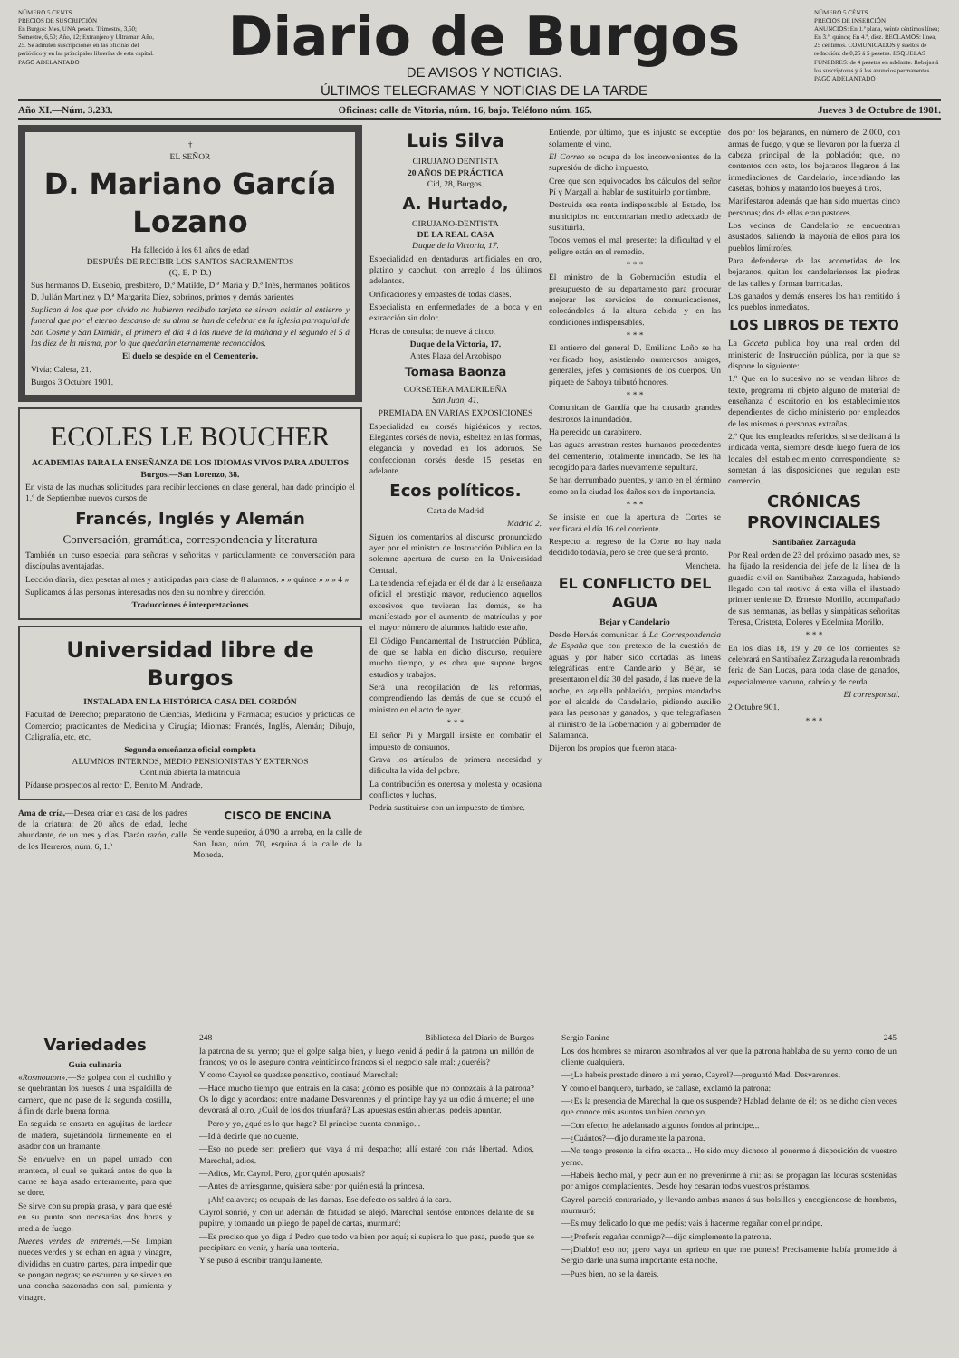NÚMERO 5 CENTS.
PRECIOS DE SUSCRIPCIÓN
En Burgos: Mes, UNA peseta. Trimestre, 3,50; Semestre, 6,50; Año, 12; Extranjero y Ultramar: Año, 25. Se admiten suscripciones en las oficinas del periódico y en las principales librerías de esta capital.
PAGO ADELANTADO
Diario de Burgos
DE AVISOS Y NOTICIAS.
ÚLTIMOS TELEGRAMAS Y NOTICIAS DE LA TARDE
NÚMERO 5 CÉNTS.
PRECIOS DE INSERCIÓN
ANUNCIOS: En 1.ª plana, veinte céntimos línea; En 3.ª, quince; En 4.ª, diez. RECLAMOS: línea, 25 céntimos. COMUNICADOS y sueltos de redacción: de 0,25 á 5 pesetas. ESQUELAS FUNEBRES: de 4 pesetas en adelante. Rebajas á los suscriptores y á los anuncios permanentes.
PAGO ADELANTADO
Año XI.—Núm. 3.233. Oficinas: calle de Vitoria, núm. 16, bajo. Teléfono núm. 165. Jueves 3 de Octubre de 1901.
†
EL SEÑOR
D. Mariano García Lozano
Ha fallecido á los 61 años de edad
DESPUÉS DE RECIBIR LOS SANTOS SACRAMENTOS
(Q. E. P. D.)
Sus hermanos D. Eusebio, presbítero, D.ª Matilde, D.ª María y D.ª Inés, hermanos políticos D. Julián Martínez y D.ª Margarita Díez, sobrinos, primos y demás parientes
Suplican á los que por olvido no hubieren recibido tarjeta se sirvan asistir al entierro y funeral que por el eterno descanso de su alma se han de celebrar en la iglesia parroquial de San Cosme y San Damián, el primero el día 4 á las nueve de la mañana y el segundo el 5 á las diez de la misma, por lo que quedarán eternamente reconocidos.
El duelo se despide en el Cementerio.
Vivía: Calera, 21.
Burgos 3 Octubre 1901.
ECOLES LE BOUCHER
ACADEMIAS PARA LA ENSEÑANZA DE LOS IDIOMAS VIVOS PARA ADULTOS
Burgos.—San Lorenzo, 38.
En vista de las muchas solicitudes para recibir lecciones en clase general, han dado principio el 1.º de Septiembre nuevos cursos de
Francés, Inglés y Alemán
Conversación, gramática, correspondencia y literatura
También un curso especial para señoras y señoritas y particularmente de conversación para discípulas aventajadas.
Lección diaria, diez pesetas al mes y anticipadas para clase de 8 alumnos. » » quince » » » 4 »
Suplicamos á las personas interesadas nos den su nombre y dirección.
Traducciones é interpretaciones
Universidad libre de Burgos
INSTALADA EN LA HISTÓRICA CASA DEL CORDÓN
Facultad de Derecho; preparatorio de Ciencias, Medicina y Farmacia; estudios y prácticas de Comercio; practicantes de Medicina y Cirugía; Idiomas: Francés, Inglés, Alemán; Dibujo, Caligrafía, etc. etc.
Segunda enseñanza oficial completa
ALUMNOS INTERNOS, MEDIO PENSIONISTAS Y EXTERNOS
Continúa abierta la matrícula
Pídanse prospectos al rector D. Benito M. Andrade.
Ama de cría.—Desea criar en casa de los padres de la criatura; de 20 años de edad, leche abundante, de un mes y días. Darán razón, calle de los Herreros, núm. 6, 1.º
CISCO DE ENCINA
Se vende superior, á 0'90 la arroba, en la calle de San Juan, núm. 70, esquina á la calle de la Moneda.
Luis Silva
CIRUJANO DENTISTA
20 AÑOS DE PRÁCTICA
Cid, 28, Burgos.
A. Hurtado,
CIRUJANO-DENTISTA
DE LA REAL CASA
Duque de la Victoria, 17.
Especialidad en dentaduras artificiales en oro, platino y caochut, con arreglo á los últimos adelantos.
Orificaciones y empastes de todas clases.
Especialista en enfermedades de la boca y en extracción sin dolor.
Horas de consulta: de nueve á cinco.
Duque de la Victoria, 17.
Antes Plaza del Arzobispo
Tomasa Baonza
CORSETERA MADRILEÑA
San Juan, 41.
PREMIADA EN VARIAS EXPOSICIONES
Especialidad en corsés higiénicos y rectos. Elegantes corsés de novia, esbeltez en las formas, elegancia y novedad en los adornos. Se confeccionan corsés desde 15 pesetas en adelante.
Ecos políticos.
Carta de Madrid
Madrid 2.
Siguen los comentarios al discurso pronunciado ayer por el ministro de Instrucción Pública en la solemne apertura de curso en la Universidad Central.
La tendencia reflejada en él de dar á la enseñanza oficial el prestigio mayor, reduciendo aquellos excesivos que tuvieran las demás, se ha manifestado por el aumento de matrículas y por el mayor número de alumnos habido este año.
El Código Fundamental de Instrucción Pública, de que se habla en dicho discurso, requiere mucho tiempo, y es obra que supone largos estudios y trabajos.
Será una recopilación de las reformas, comprendiendo las demás de que se ocupó el ministro en el acto de ayer.
* * *
El señor Pí y Margall insiste en combatir el impuesto de consumos.
Grava los artículos de primera necesidad y dificulta la vida del pobre.
La contribución es onerosa y molesta y ocasiona conflictos y luchas.
Podría sustituirse con un impuesto de timbre.
Entiende, por último, que es injusto se exceptúe solamente el vino.
El Correo se ocupa de los inconvenientes de la supresión de dicho impuesto.
Cree que son equivocados los cálculos del señor Pí y Margall al hablar de sustituirlo por timbre.
Destruida esa renta indispensable al Estado, los municipios no encontrarían medio adecuado de sustituirla.
Todos vemos el mal presente: la dificultad y el peligro están en el remedio.
* * *
El ministro de la Gobernación estudia el presupuesto de su departamento para procurar mejorar los servicios de comunicaciones, colocándolos á la altura debida y en las condiciones indispensables.
* * *
El entierro del general D. Emiliano Loño se ha verificado hoy, asistiendo numerosos amigos, generales, jefes y comisiones de los cuerpos. Un piquete de Saboya tributó honores.
* * *
Comunican de Gandía que ha causado grandes destrozos la inundación.
Ha perecido un carabinero.
Las aguas arrastran restos humanos procedentes del cementerio, totalmente inundado. Se les ha recogido para darles nuevamente sepultura.
Se han derrumbado puentes, y tanto en el término como en la ciudad los daños son de importancia.
* * *
Se insiste en que la apertura de Cortes se verificará el día 16 del corriente.
Respecto al regreso de la Corte no hay nada decidido todavía, pero se cree que será pronto.
Mencheta.
EL CONFLICTO DEL AGUA
Bejar y Candelario
Desde Hervás comunican á La Correspondencia de España que con pretexto de la cuestión de aguas y por haber sido cortadas las líneas telegráficas entre Candelario y Béjar, se presentaron el día 30 del pasado, á las nueve de la noche, en aquella población, propios mandados por el alcalde de Candelario, pidiendo auxilio para las personas y ganados, y que telegrafiasen al ministro de la Gobernación y al gobernador de Salamanca.
Dijeron los propios que fueron ataca-
dos por los bejaranos, en número de 2.000, con armas de fuego, y que se llevaron por la fuerza al cabeza principal de la población; que, no contentos con esto, los bejaranos llegaron á las inmediaciones de Candelario, incendiando las casetas, bohíos y matando los bueyes á tiros.
Manifestaron además que han sido muertas cinco personas; dos de ellas eran pastores.
Los vecinos de Candelario se encuentran asustados, saliendo la mayoría de ellos para los pueblos limítrofes.
Para defenderse de las acometidas de los bejaranos, quitan los candelarienses las piedras de las calles y forman barricadas.
Los ganados y demás enseres los han remitido á los pueblos inmediatos.
LOS LIBROS DE TEXTO
La Gaceta publica hoy una real orden del ministerio de Instrucción pública, por la que se dispone lo siguiente:
1.º Que en lo sucesivo no se vendan libros de texto, programa ni objeto alguno de material de enseñanza ó escritorio en los establecimientos dependientes de dicho ministerio por empleados de los mismos ó personas extrañas.
2.º Que los empleados referidos, si se dedican á la indicada venta, siempre desde luego fuera de los locales del establecimiento correspondiente, se sometan á las disposiciones que regulan este comercio.
CRÓNICAS PROVINCIALES
Santibañez Zarzaguda
Por Real orden de 23 del próximo pasado mes, se ha fijado la residencia del jefe de la línea de la guardia civil en Santibañez Zarzaguda, habiendo llegado con tal motivo á esta villa el ilustrado primer teniente D. Ernesto Morillo, acompañado de sus hermanas, las bellas y simpáticas señoritas Teresa, Cristeta, Dolores y Edelmira Morillo.
* * *
En los días 18, 19 y 20 de los corrientes se celebrará en Santibañez Zarzaguda la renombrada feria de San Lucas, para toda clase de ganados, especialmente vacuno, cabrío y de cerda.
El corresponsal.
2 Octubre 901.
* * *
Variedades
Guía culinaria
«Rosmouton».—Se golpea con el cuchillo y se quebrantan los huesos á una espaldilla de carnero, que no pase de la segunda costilla, á fin de darle buena forma.
En seguida se ensarta en agujitas de lardear de madera, sujetándola firmemente en el asador con un bramante.
Se envuelve en un papel untado con manteca, el cual se quitará antes de que la carne se haya asado enteramente, para que se dore.
Se sirve con su propia grasa, y para que esté en su punto son necesarias dos horas y media de fuego.
Nueces verdes de entremés.—Se limpian nueces verdes y se echan en agua y vinagre, divididas en cuatro partes, para impedir que se pongan negras; se escurren y se sirven en una concha sazonadas con sal, pimienta y vinagre.
248 Biblioteca del Diario de Burgos
la patrona de su yerno; que el golpe salga bien, y luego venid á pedir á la patrona un millón de francos; yo os lo aseguro contra veinticinco francos si el negocio sale mal: ¿queréis?
Y como Cayrol se quedase pensativo, continuó Marechal:
—Hace mucho tiempo que entrais en la casa: ¿cómo es posible que no conozcais á la patrona? Os lo digo y acordaos: entre madame Desvarennes y el príncipe hay ya un odio á muerte; el uno devorará al otro. ¿Cuál de los dos triunfará? Las apuestas están abiertas; podeis apuntar.
—Pero y yo, ¿qué es lo que hago? El príncipe cuenta conmigo...
—Id á decirle que no cuente.
—Eso no puede ser; prefiero que vaya á mi despacho; allí estaré con más libertad. Adios, Marechal, adios.
—Adios, Mr. Cayrol. Pero, ¿por quién apostais?
—Antes de arriesgarme, quisiera saber por quién está la princesa.
—¡Ah! calavera; os ocupais de las damas. Ese defecto os saldrá á la cara.
Cayrol sonrió, y con un ademán de fatuidad se alejó. Marechal sentóse entonces delante de su pupitre, y tomando un pliego de papel de cartas, murmuró:
—Es preciso que yo diga á Pedro que todo va bien por aquí; si supiera lo que pasa, puede que se precipitara en venir, y haría una tontería.
Y se puso á escribir tranquilamente.
Sergio Panine 245
Los dos hombres se miraron asombrados al ver que la patrona hablaba de su yerno como de un cliente cualquiera.
—¿Le habeis prestado dinero á mi yerno, Cayrol?—preguntó Mad. Desvarennes.
Y como el banquero, turbado, se callase, exclamó la patrona:
—¿Es la presencia de Marechal la que os suspende? Hablad delante de él: os he dicho cien veces que conoce mis asuntos tan bien como yo.
—Con efecto; he adelantado algunos fondos al príncipe...
—¿Cuántos?—dijo duramente la patrona.
—No tengo presente la cifra exacta... He sido muy dichoso al ponerme á disposición de vuestro yerno.
—Habeis hecho mal, y peor aun en no prevenirme á mí: así se propagan las locuras sostenidas por amigos complacientes. Desde hoy cesarán todos vuestros préstamos.
Cayrol pareció contrariado, y llevando ambas manos á sus bolsillos y encogiéndose de hombros, murmuró:
—Es muy delicado lo que me pedís: vais á hacerme regañar con el príncipe.
—¿Preferís regañar conmigo?—dijo simplemente la patrona.
—¡Diablo! eso no; ¡pero vaya un aprieto en que me poneis! Precisamente había prometido á Sergio darle una suma importante esta noche.
—Pues bien, no se la dareis.